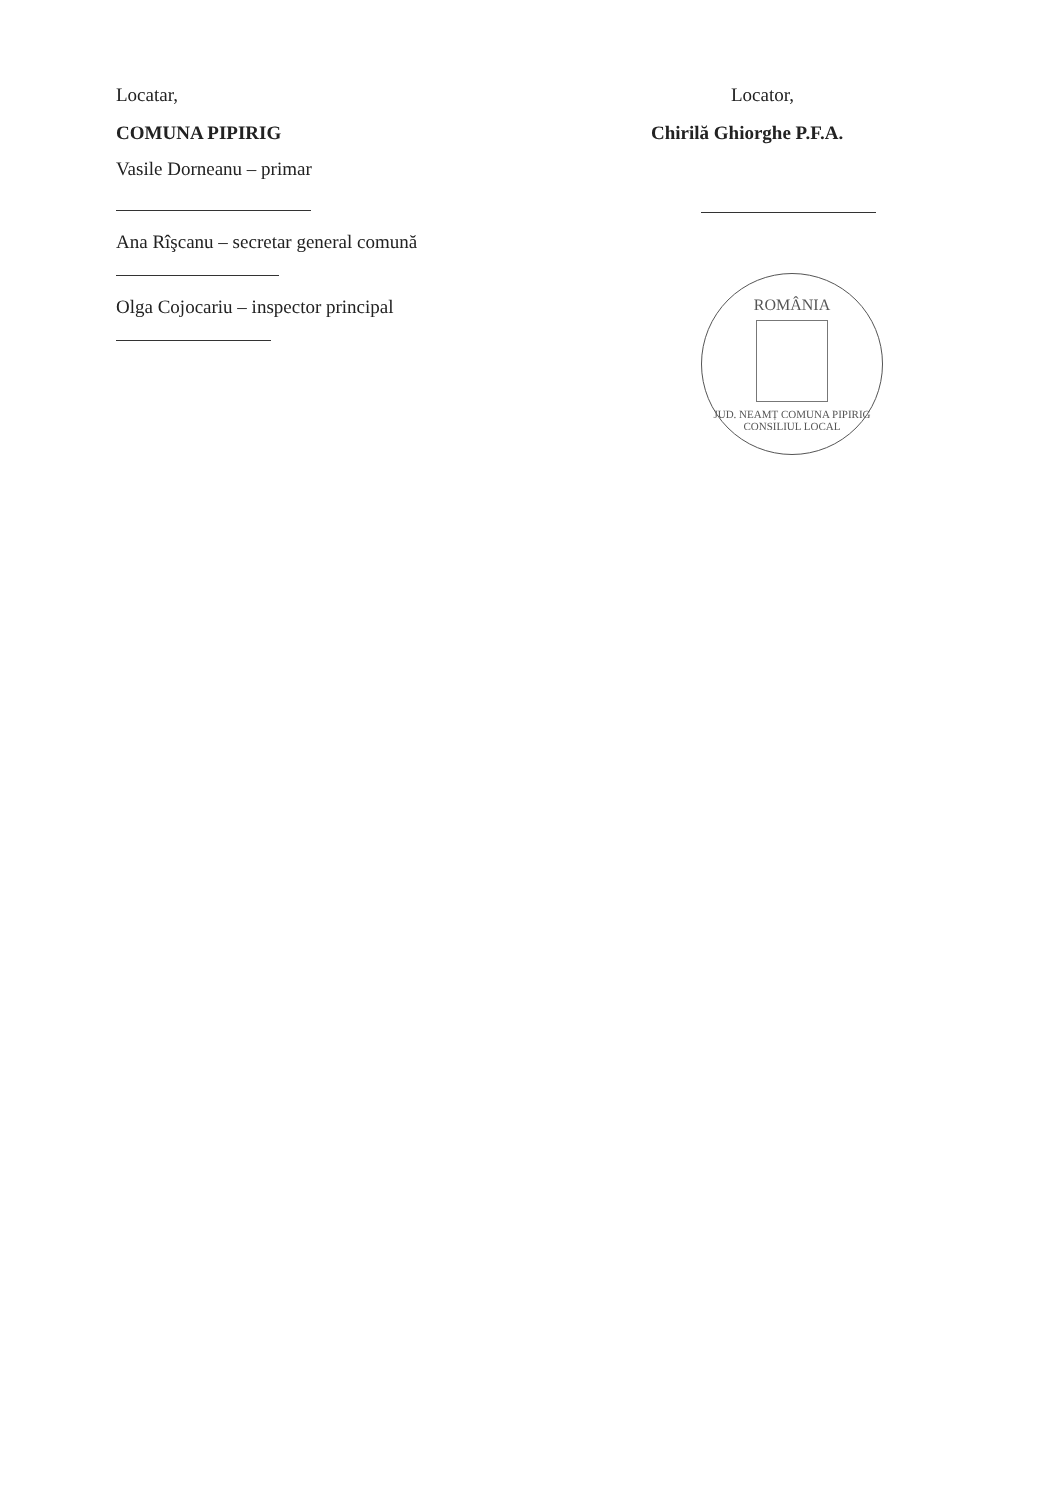Locatar,
COMUNA PIPIRIG
Vasile Dorneanu – primar
Ana Rîşcanu – secretar general comună
Olga Cojocariu – inspector principal
Locator,
Chirilă Ghiorghe P.F.A.
ROMÂNIA
JUD. NEAMȚ COMUNA PIPIRIG
CONSILIUL LOCAL